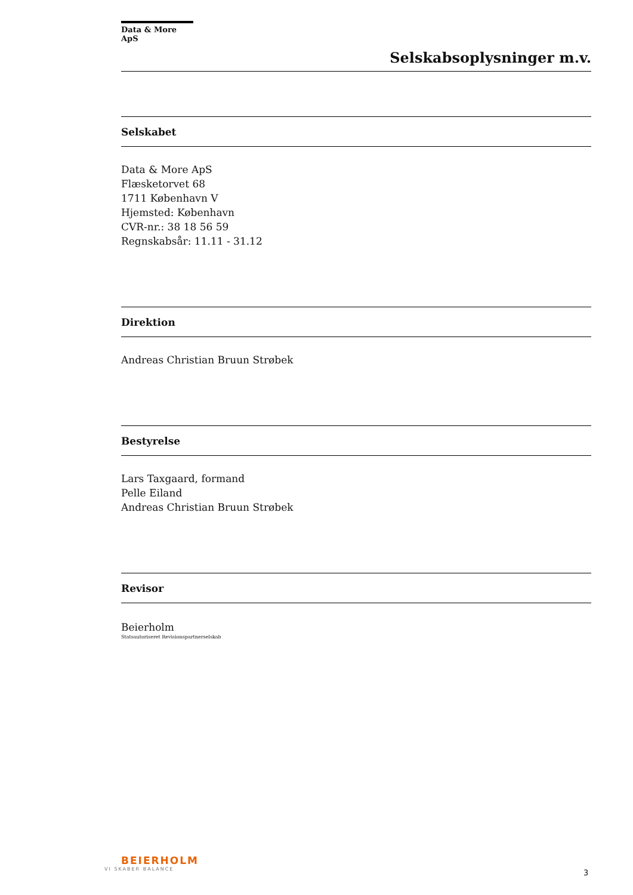Data & More ApS
Selskabsoplysninger m.v.
Selskabet
Data & More ApS
Flæsketorvet 68
1711 København V
Hjemsted: København
CVR-nr.: 38 18 56 59
Regnskabsår: 11.11 - 31.12
Direktion
Andreas Christian Bruun Strøbek
Bestyrelse
Lars Taxgaard, formand
Pelle Eiland
Andreas Christian Bruun Strøbek
Revisor
Beierholm
Statsautoriseret Revisionspartnerselskab
BEIERHOLM
VI SKABER BALANCE
3